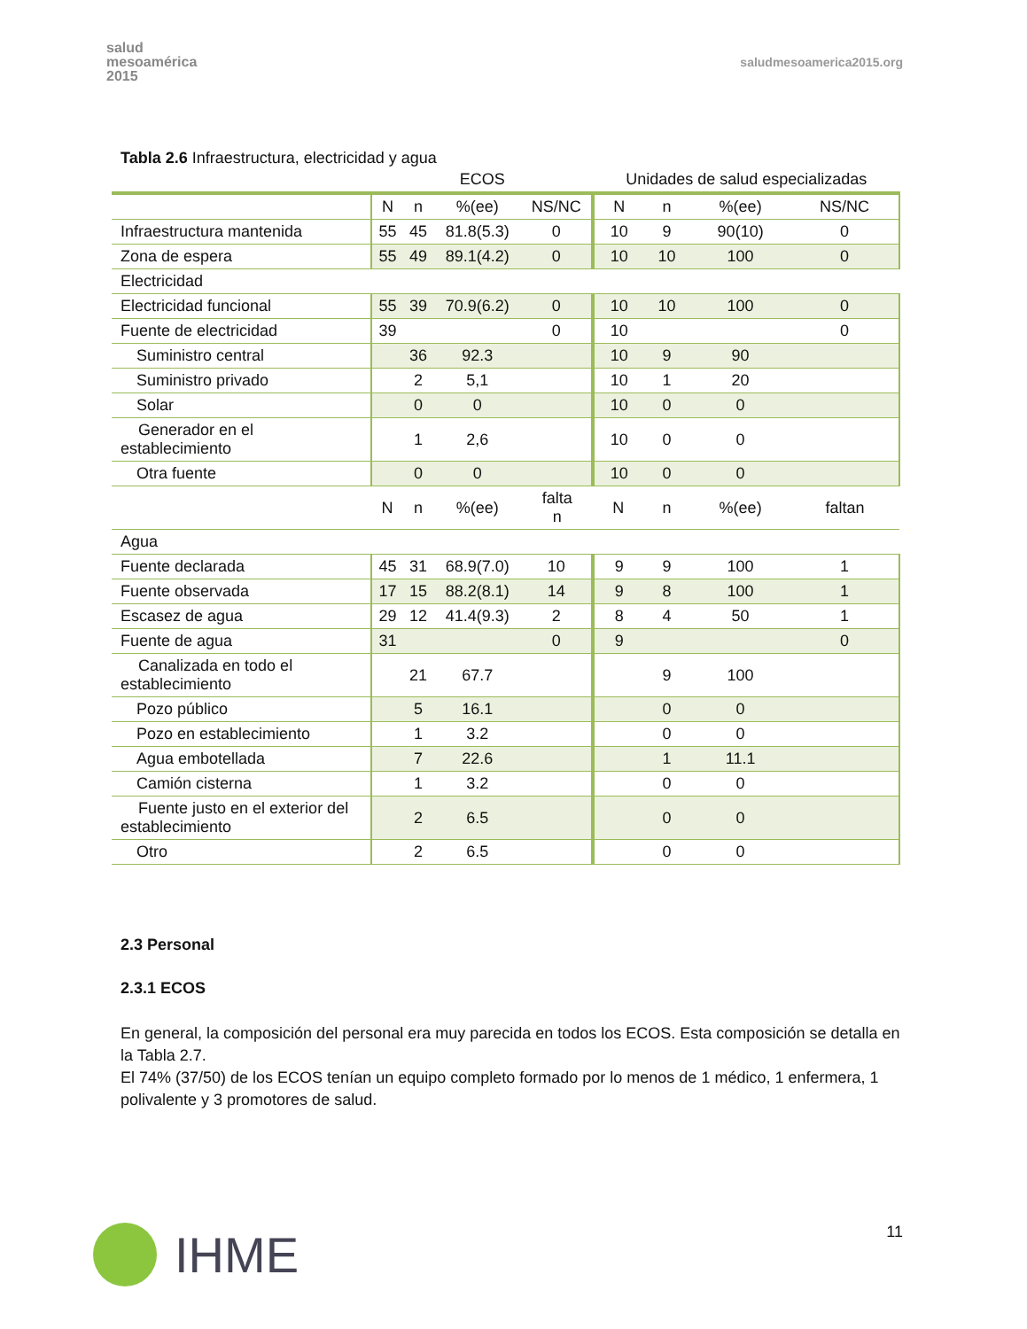salud
mesoamérica
2015
saludmesoamerica2015.org
Tabla 2.6 Infraestructura, electricidad y agua
| | ECOS | | | | Unidades de salud especializadas | | | |
| | N | n | %(ee) | NS/NC | N | n | %(ee) | NS/NC |
| Infraestructura mantenida | 55 | 45 | 81.8(5.3) | 0 | 10 | 9 | 90(10) | 0 |
| Zona de espera | 55 | 49 | 89.1(4.2) | 0 | 10 | 10 | 100 | 0 |
| Electricidad | | | | | | | | |
| Electricidad funcional | 55 | 39 | 70.9(6.2) | 0 | 10 | 10 | 100 | 0 |
| Fuente de electricidad | 39 | | | 0 | 10 | | | 0 |
| Suministro central | | 36 | 92.3 | | 10 | 9 | 90 | |
| Suministro privado | | 2 | 5,1 | | 10 | 1 | 20 | |
| Solar | | 0 | 0 | | 10 | 0 | 0 | |
| Generador en el establecimiento | | 1 | 2,6 | | 10 | 0 | 0 | |
| Otra fuente | | 0 | 0 | | 10 | 0 | 0 | |
| | N | n | %(ee) | falta n | N | n | %(ee) | faltan |
| Agua | | | | | | | | |
| Fuente declarada | 45 | 31 | 68.9(7.0) | 10 | 9 | 9 | 100 | 1 |
| Fuente observada | 17 | 15 | 88.2(8.1) | 14 | 9 | 8 | 100 | 1 |
| Escasez de agua | 29 | 12 | 41.4(9.3) | 2 | 8 | 4 | 50 | 1 |
| Fuente de agua | 31 | | | 0 | 9 | | | 0 |
| Canalizada en todo el establecimiento | | 21 | 67.7 | | | 9 | 100 | |
| Pozo público | | 5 | 16.1 | | | 0 | 0 | |
| Pozo en establecimiento | | 1 | 3.2 | | | 0 | 0 | |
| Agua embotellada | | 7 | 22.6 | | | 1 | 11.1 | |
| Camión cisterna | | 1 | 3.2 | | | 0 | 0 | |
| Fuente justo en el exterior del establecimiento | | 2 | 6.5 | | | 0 | 0 | |
| Otro | | 2 | 6.5 | | | 0 | 0 | |
2.3 Personal
2.3.1 ECOS
En general, la composición del personal era muy parecida en todos los ECOS. Esta composición se detalla en la Tabla 2.7.
El 74% (37/50) de los ECOS tenían un equipo completo formado por lo menos de 1 médico, 1 enfermera, 1 polivalente y 3 promotores de salud.
IHME
11